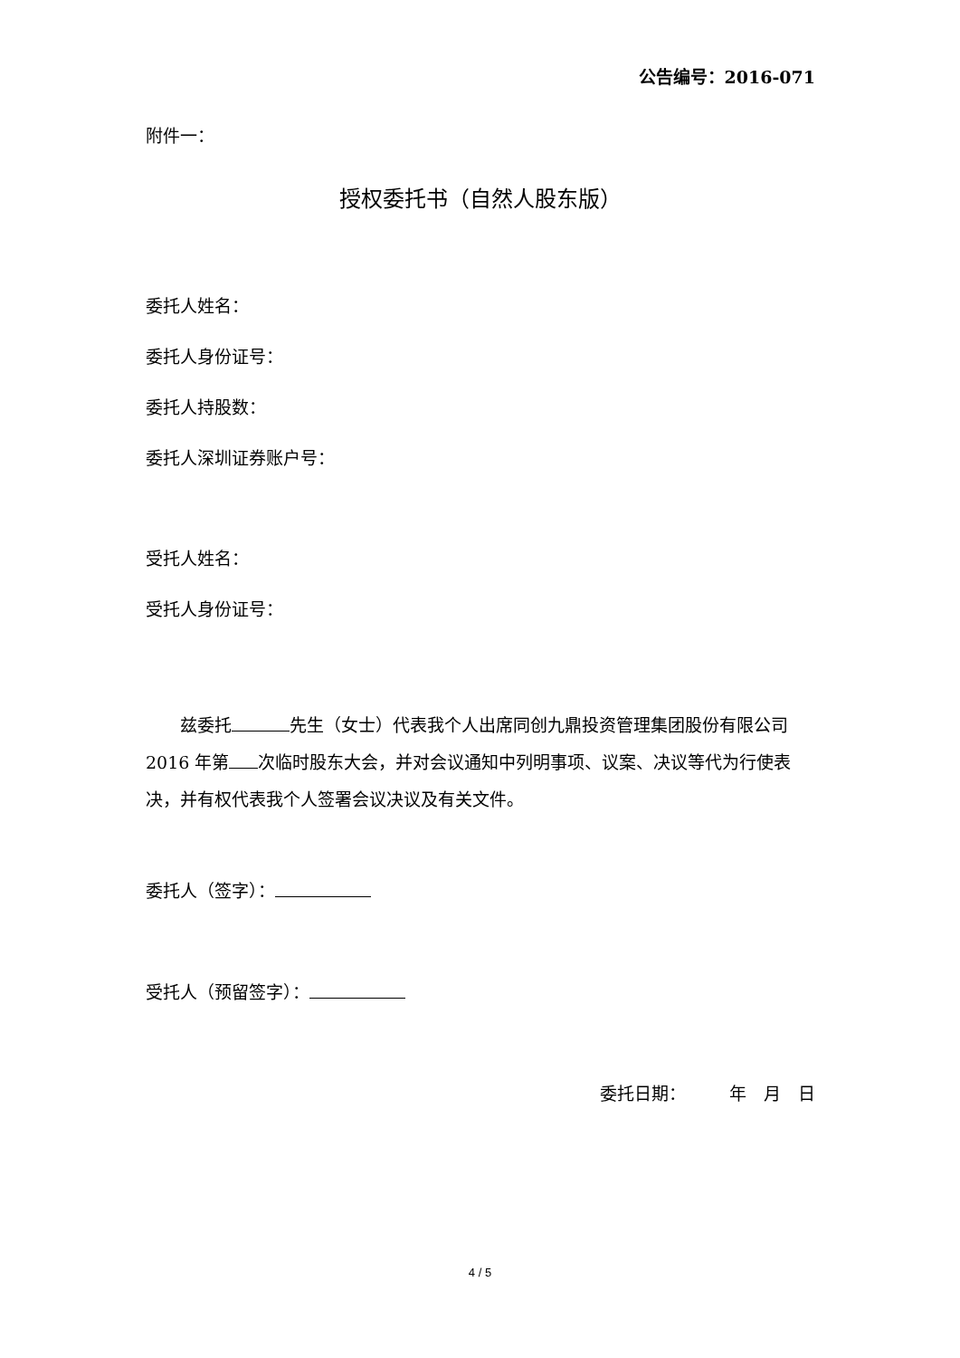公告编号：2016-071
附件一：
授权委托书（自然人股东版）
委托人姓名：
委托人身份证号：
委托人持股数：
委托人深圳证券账户号：
受托人姓名：
受托人身份证号：
兹委托 先生（女士）代表我个人出席同创九鼎投资管理集团股份有限公司 2016 年第 次临时股东大会，并对会议通知中列明事项、议案、决议等代为行使表决，并有权代表我个人签署会议决议及有关文件。
委托人（签字）：
受托人（预留签字）：
委托日期：　　　年　月　日
4 / 5